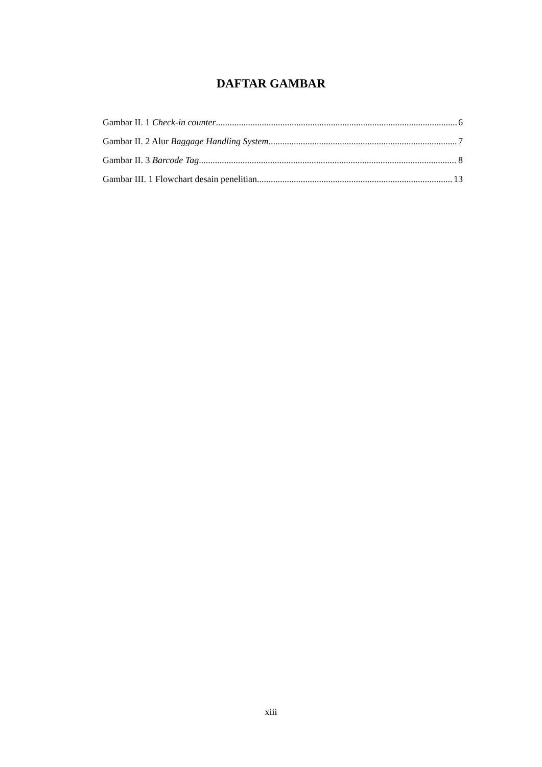DAFTAR GAMBAR
Gambar II. 1 Check-in counter 6
Gambar II. 2 Alur Baggage Handling System 7
Gambar II. 3 Barcode Tag 8
Gambar III. 1 Flowchart desain penelitian 13
xiii